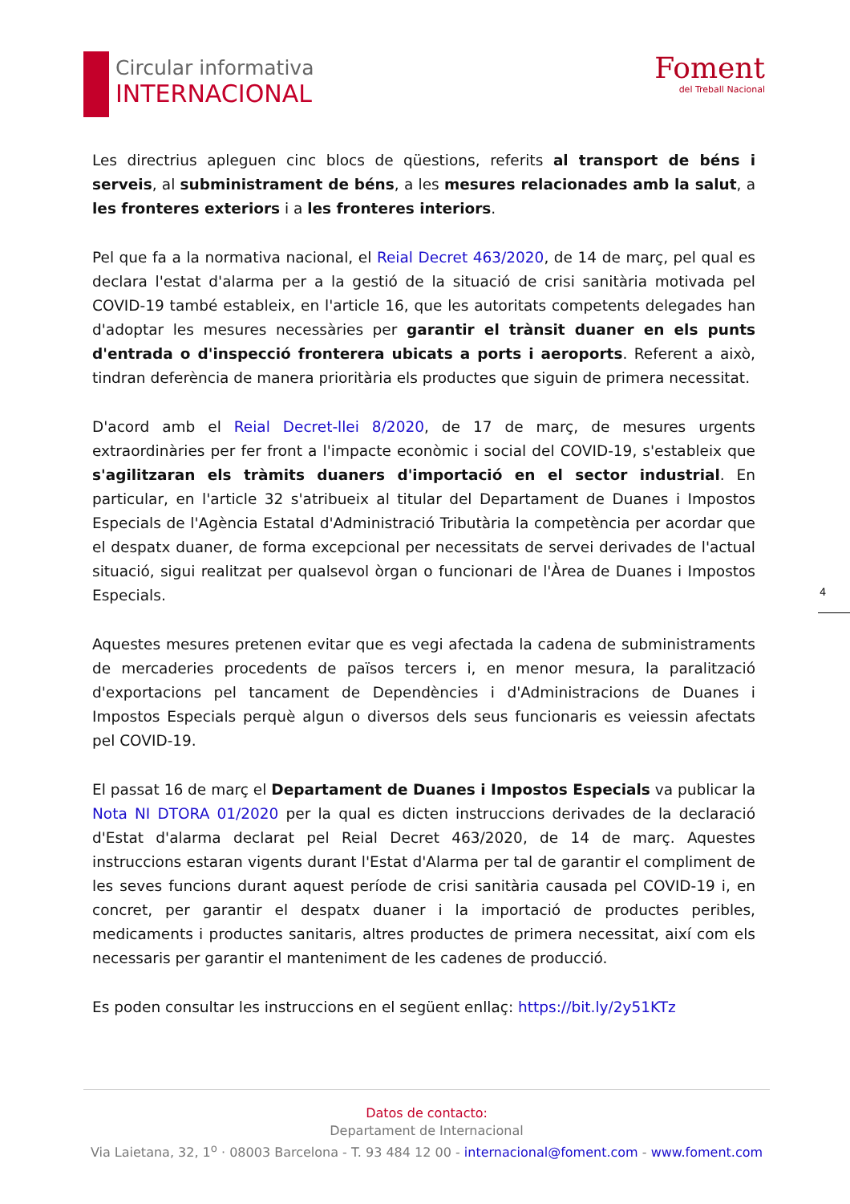Circular informativa
INTERNACIONAL
Foment
del Treball Nacional
Les directrius apleguen cinc blocs de qüestions, referits al transport de béns i serveis, al subministrament de béns, a les mesures relacionades amb la salut, a les fronteres exteriors i a les fronteres interiors.
Pel que fa a la normativa nacional, el Reial Decret 463/2020, de 14 de març, pel qual es declara l'estat d'alarma per a la gestió de la situació de crisi sanitària motivada pel COVID-19 també estableix, en l'article 16, que les autoritats competents delegades han d'adoptar les mesures necessàries per garantir el trànsit duaner en els punts d'entrada o d'inspecció fronterera ubicats a ports i aeroports. Referent a això, tindran deferència de manera prioritària els productes que siguin de primera necessitat.
D'acord amb el Reial Decret-llei 8/2020, de 17 de març, de mesures urgents extraordinàries per fer front a l'impacte econòmic i social del COVID-19, s'estableix que s'agilitzaran els tràmits duaners d'importació en el sector industrial. En particular, en l'article 32 s'atribueix al titular del Departament de Duanes i Impostos Especials de l'Agència Estatal d'Administració Tributària la competència per acordar que el despatx duaner, de forma excepcional per necessitats de servei derivades de l'actual situació, sigui realitzat per qualsevol òrgan o funcionari de l'Àrea de Duanes i Impostos Especials.
Aquestes mesures pretenen evitar que es vegi afectada la cadena de subministraments de mercaderies procedents de països tercers i, en menor mesura, la paralització d'exportacions pel tancament de Dependències i d'Administracions de Duanes i Impostos Especials perquè algun o diversos dels seus funcionaris es veiessin afectats pel COVID-19.
El passat 16 de març el Departament de Duanes i Impostos Especials va publicar la Nota NI DTORA 01/2020 per la qual es dicten instruccions derivades de la declaració d'Estat d'alarma declarat pel Reial Decret 463/2020, de 14 de març. Aquestes instruccions estaran vigents durant l'Estat d'Alarma per tal de garantir el compliment de les seves funcions durant aquest període de crisi sanitària causada pel COVID-19 i, en concret, per garantir el despatx duaner i la importació de productes peribles, medicaments i productes sanitaris, altres productes de primera necessitat, així com els necessaris per garantir el manteniment de les cadenes de producció.
Es poden consultar les instruccions en el següent enllaç: https://bit.ly/2y51KTz
4
Datos de contacto:
Departament de Internacional
Via Laietana, 32, 1<sup>o</sup> · 08003 Barcelona - T. 93 484 12 00 - internacional@foment.com - www.foment.com